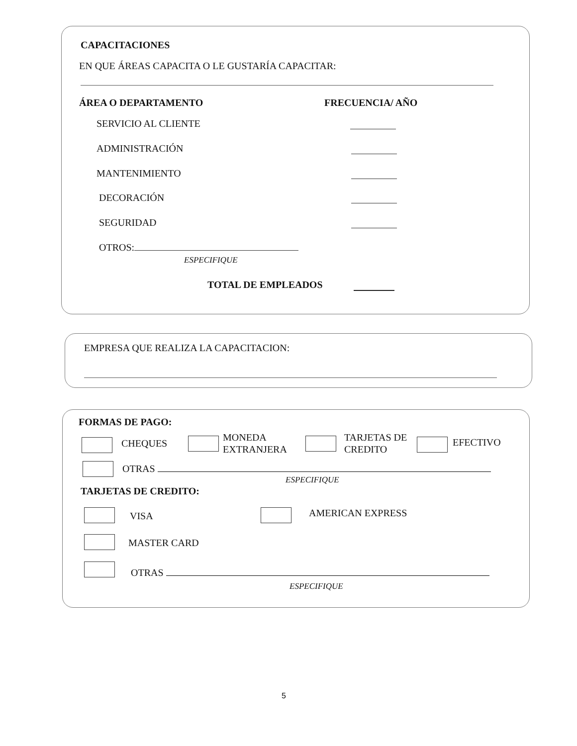CAPACITACIONES
EN QUE ÁREAS CAPACITA O LE GUSTARÍA CAPACITAR:
ÁREA O DEPARTAMENTO FRECUENCIA/ AÑO
SERVICIO AL CLIENTE
ADMINISTRACIÓN
MANTENIMIENTO
DECORACIÓN
SEGURIDAD
OTROS:
ESPECIFIQUE
TOTAL DE EMPLEADOS
EMPRESA QUE REALIZA LA CAPACITACION:
FORMAS DE PAGO:
CHEQUES
MONEDA
EXTRANJERA
TARJETAS DE
CREDITO
EFECTIVO
OTRAS
ESPECIFIQUE
TARJETAS DE CREDITO:
VISA AMERICAN EXPRESS
MASTER CARD
OTRAS
ESPECIFIQUE
5